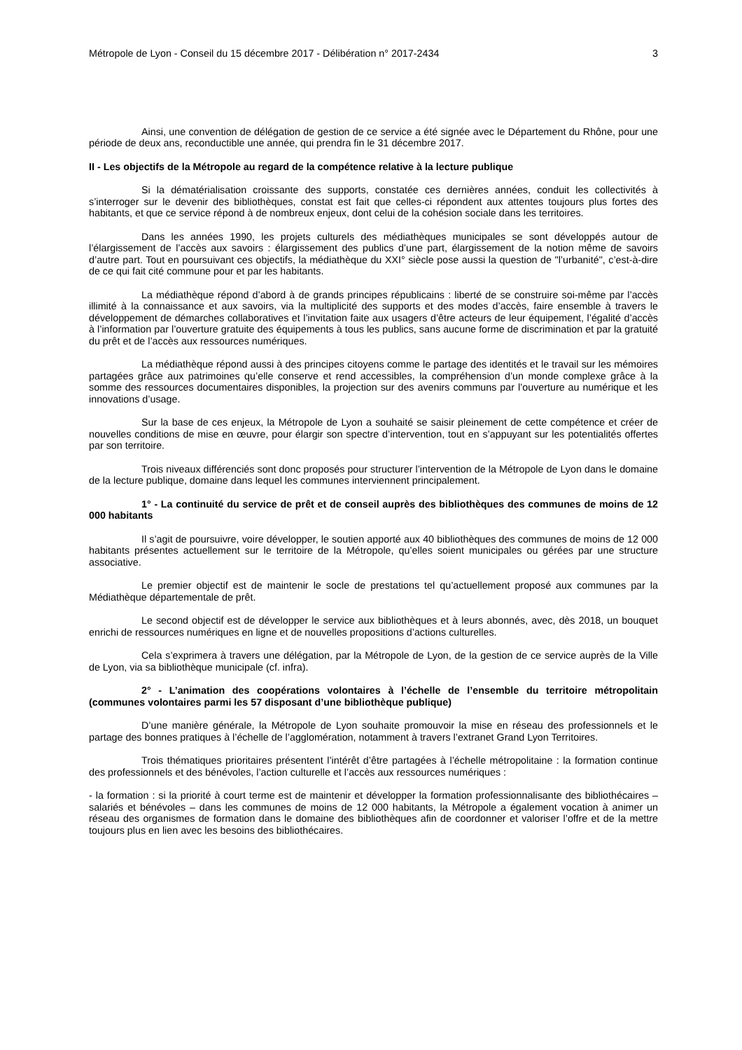Métropole de Lyon - Conseil du 15 décembre 2017 - Délibération n° 2017-2434 3
Ainsi, une convention de délégation de gestion de ce service a été signée avec le Département du Rhône, pour une période de deux ans, reconductible une année, qui prendra fin le 31 décembre 2017.
II - Les objectifs de la Métropole au regard de la compétence relative à la lecture publique
Si la dématérialisation croissante des supports, constatée ces dernières années, conduit les collectivités à s’interroger sur le devenir des bibliothèques, constat est fait que celles-ci répondent aux attentes toujours plus fortes des habitants, et que ce service répond à de nombreux enjeux, dont celui de la cohésion sociale dans les territoires.
Dans les années 1990, les projets culturels des médiathèques municipales se sont développés autour de l’élargissement de l’accès aux savoirs : élargissement des publics d’une part, élargissement de la notion même de savoirs d’autre part. Tout en poursuivant ces objectifs, la médiathèque du XXI° siècle pose aussi la question de "l’urbanité", c’est-à-dire de ce qui fait cité commune pour et par les habitants.
La médiathèque répond d’abord à de grands principes républicains : liberté de se construire soi-même par l’accès illimité à la connaissance et aux savoirs, via la multiplicité des supports et des modes d’accès, faire ensemble à travers le développement de démarches collaboratives et l’invitation faite aux usagers d’être acteurs de leur équipement, l’égalité d’accès à l’information par l’ouverture gratuite des équipements à tous les publics, sans aucune forme de discrimination et par la gratuité du prêt et de l’accès aux ressources numériques.
La médiathèque répond aussi à des principes citoyens comme le partage des identités et le travail sur les mémoires partagées grâce aux patrimoines qu’elle conserve et rend accessibles, la compréhension d’un monde complexe grâce à la somme des ressources documentaires disponibles, la projection sur des avenirs communs par l’ouverture au numérique et les innovations d’usage.
Sur la base de ces enjeux, la Métropole de Lyon a souhaité se saisir pleinement de cette compétence et créer de nouvelles conditions de mise en œuvre, pour élargir son spectre d’intervention, tout en s’appuyant sur les potentialités offertes par son territoire.
Trois niveaux différenciés sont donc proposés pour structurer l’intervention de la Métropole de Lyon dans le domaine de la lecture publique, domaine dans lequel les communes interviennent principalement.
1° - La continuité du service de prêt et de conseil auprès des bibliothèques des communes de moins de 12 000 habitants
Il s’agit de poursuivre, voire développer, le soutien apporté aux 40 bibliothèques des communes de moins de 12 000 habitants présentes actuellement sur le territoire de la Métropole, qu’elles soient municipales ou gérées par une structure associative.
Le premier objectif est de maintenir le socle de prestations tel qu’actuellement proposé aux communes par la Médiathèque départementale de prêt.
Le second objectif est de développer le service aux bibliothèques et à leurs abonnés, avec, dès 2018, un bouquet enrichi de ressources numériques en ligne et de nouvelles propositions d’actions culturelles.
Cela s’exprimera à travers une délégation, par la Métropole de Lyon, de la gestion de ce service auprès de la Ville de Lyon, via sa bibliothèque municipale (cf. infra).
2° - L’animation des coopérations volontaires à l’échelle de l’ensemble du territoire métropolitain (communes volontaires parmi les 57 disposant d’une bibliothèque publique)
D’une manière générale, la Métropole de Lyon souhaite promouvoir la mise en réseau des professionnels et le partage des bonnes pratiques à l’échelle de l’agglomération, notamment à travers l’extranet Grand Lyon Territoires.
Trois thématiques prioritaires présentent l’intérêt d’être partagées à l’échelle métropolitaine : la formation continue des professionnels et des bénévoles, l’action culturelle et l’accès aux ressources numériques :
- la formation : si la priorité à court terme est de maintenir et développer la formation professionnalisante des bibliothécaires – salariés et bénévoles – dans les communes de moins de 12 000 habitants, la Métropole a également vocation à animer un réseau des organismes de formation dans le domaine des bibliothèques afin de coordonner et valoriser l’offre et de la mettre toujours plus en lien avec les besoins des bibliothécaires.